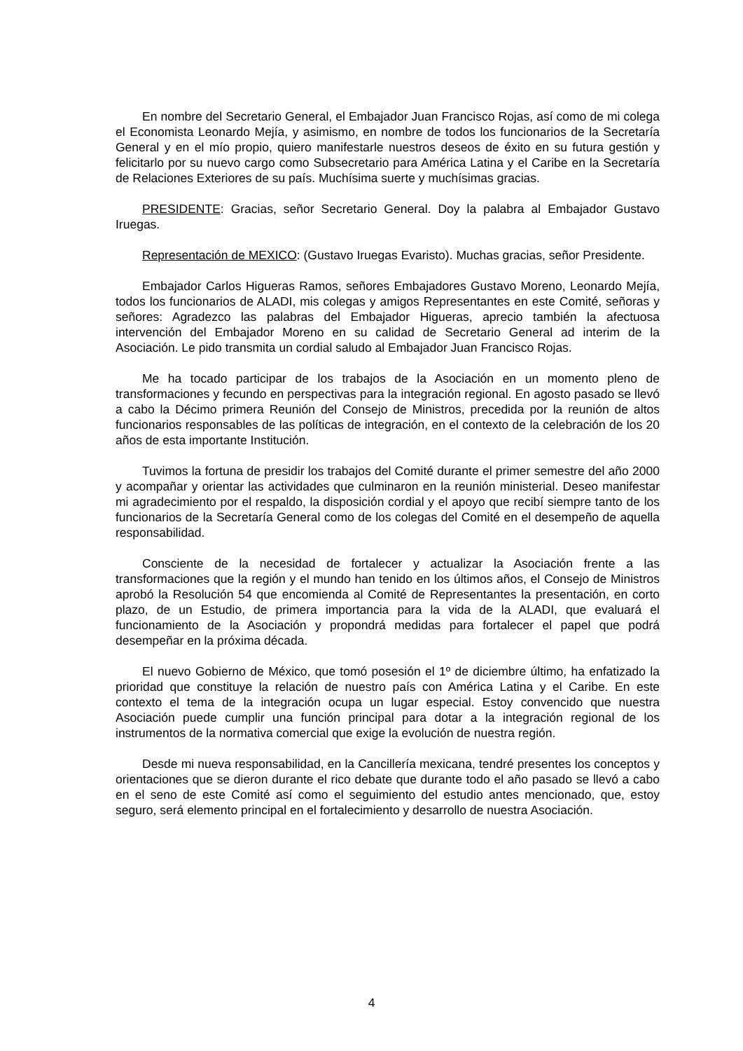En nombre del Secretario General, el Embajador Juan Francisco Rojas, así como de mi colega el Economista Leonardo Mejía, y asimismo, en nombre de todos los funcionarios de la Secretaría General y en el mío propio, quiero manifestarle nuestros deseos de éxito en su futura gestión y felicitarlo por su nuevo cargo como Subsecretario para América Latina y el Caribe en la Secretaría de Relaciones Exteriores de su país. Muchísima suerte y muchísimas gracias.
PRESIDENTE: Gracias, señor Secretario General. Doy la palabra al Embajador Gustavo Iruegas.
Representación de MEXICO: (Gustavo Iruegas Evaristo). Muchas gracias, señor Presidente.
Embajador Carlos Higueras Ramos, señores Embajadores Gustavo Moreno, Leonardo Mejía, todos los funcionarios de ALADI, mis colegas y amigos Representantes en este Comité, señoras y señores: Agradezco las palabras del Embajador Higueras, aprecio también la afectuosa intervención del Embajador Moreno en su calidad de Secretario General ad interim de la Asociación. Le pido transmita un cordial saludo al Embajador Juan Francisco Rojas.
Me ha tocado participar de los trabajos de la Asociación en un momento pleno de transformaciones y fecundo en perspectivas para la integración regional. En agosto pasado se llevó a cabo la Décimo primera Reunión del Consejo de Ministros, precedida por la reunión de altos funcionarios responsables de las políticas de integración, en el contexto de la celebración de los 20 años de esta importante Institución.
Tuvimos la fortuna de presidir los trabajos del Comité durante el primer semestre del año 2000 y acompañar y orientar las actividades que culminaron en la reunión ministerial. Deseo manifestar mi agradecimiento por el respaldo, la disposición cordial y el apoyo que recibí siempre tanto de los funcionarios de la Secretaría General como de los colegas del Comité en el desempeño de aquella responsabilidad.
Consciente de la necesidad de fortalecer y actualizar la Asociación frente a las transformaciones que la región y el mundo han tenido en los últimos años, el Consejo de Ministros aprobó la Resolución 54 que encomienda al Comité de Representantes la presentación, en corto plazo, de un Estudio, de primera importancia para la vida de la ALADI, que evaluará el funcionamiento de la Asociación y propondrá medidas para fortalecer el papel que podrá desempeñar en la próxima década.
El nuevo Gobierno de México, que tomó posesión el 1º de diciembre último, ha enfatizado la prioridad que constituye la relación de nuestro país con América Latina y el Caribe. En este contexto el tema de la integración ocupa un lugar especial. Estoy convencido que nuestra Asociación puede cumplir una función principal para dotar a la integración regional de los instrumentos de la normativa comercial que exige la evolución de nuestra región.
Desde mi nueva responsabilidad, en la Cancillería mexicana, tendré presentes los conceptos y orientaciones que se dieron durante el rico debate que durante todo el año pasado se llevó a cabo en el seno de este Comité así como el seguimiento del estudio antes mencionado, que, estoy seguro, será elemento principal en el fortalecimiento y desarrollo de nuestra Asociación.
4